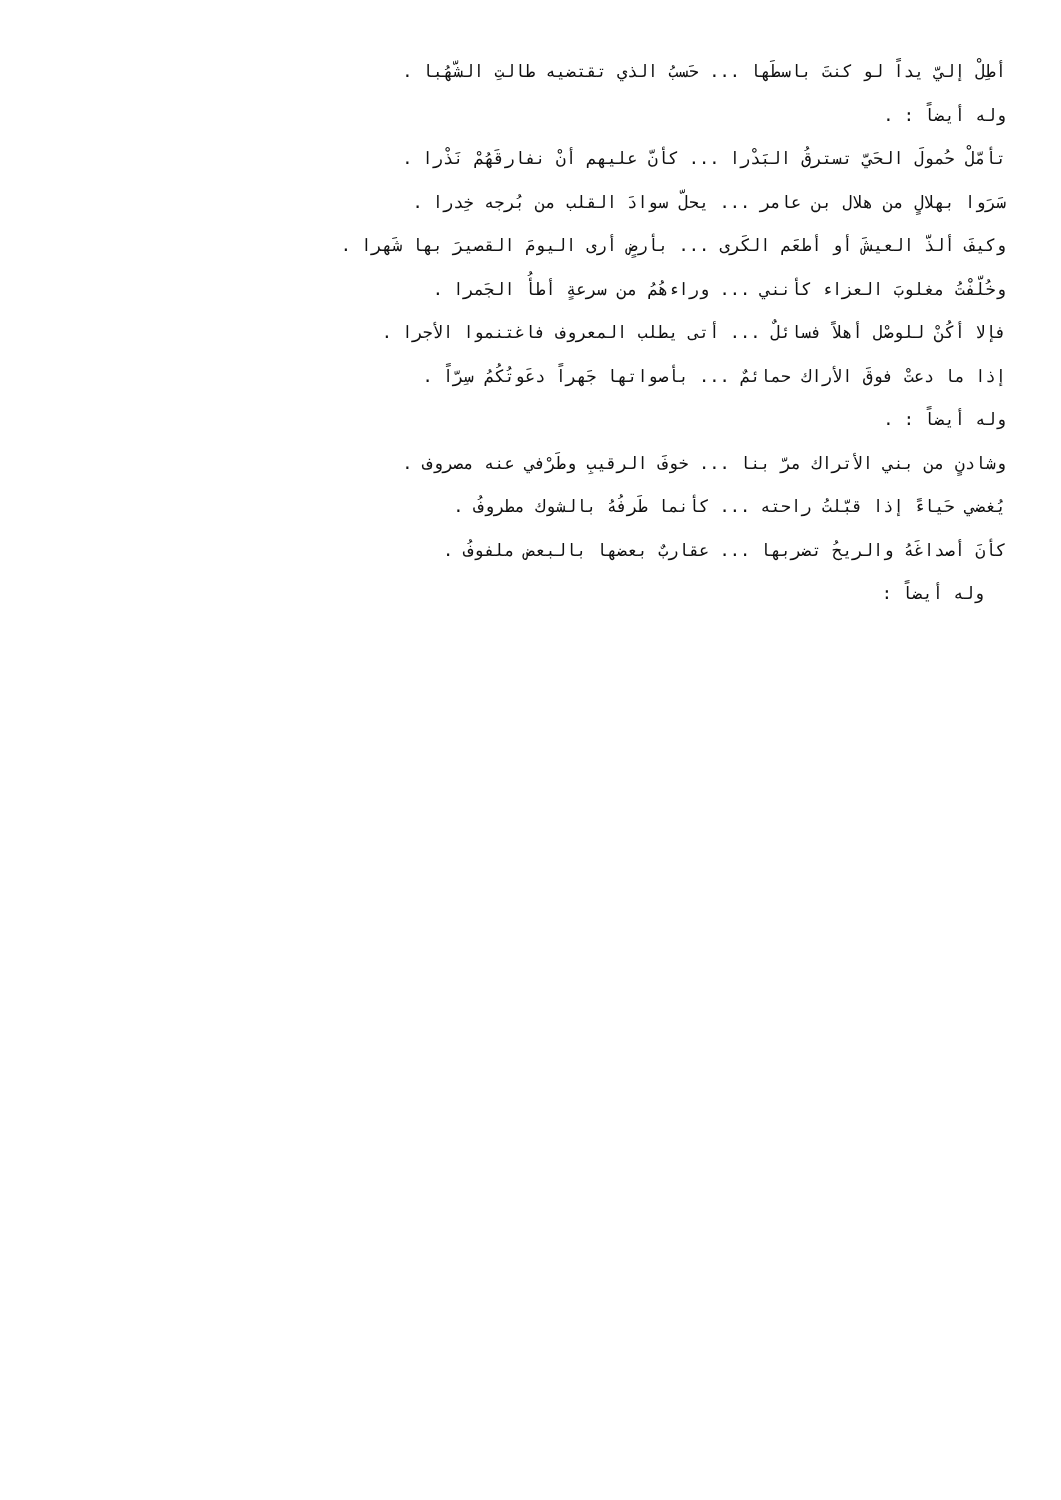أطِلْ إليّ يداً لو كنتَ باسطَها ... حَسبُ الذي تقتضيه طالتِ الشّهُبا .
وله أيضاً : .
تأمّلْ حُمولَ الحَيّ تسترقُ البَدْرا ... كأنّ عليهم أنْ نفارقَهُمْ نَذْرا .
سَرَوا بهلالٍ من هلال بن عامر ... يحلّ سوادَ القلب من بُرجه خِدرا .
وكيفَ ألذّ العيشَ أو أطعَم الكَرى ... بأرضٍ أرى اليومَ القصيرَ بها شَهرا .
وخُلّفْتُ مغلوبَ العزاء كأنني ... وراءهُمُ من سرعةٍ أطأُ الجَمرا .
فإلا أكُنْ للوصْل أهلاً فسائلٌ ... أتى يطلب المعروف فاغتنموا الأجرا .
إذا ما دعتْ فوقَ الأراك حمائمٌ ... بأصواتها جَهراً دعَوتُكُمُ سِرّاً .
وله أيضاً : .
وشادنٍ من بني الأتراك مرّ بنا ... خوفَ الرقيبِ وطَرْفي عنه مصروف .
يُغضي حَياءً إذا قبّلتُ راحته ... كأنما طَرفُهُ بالشوك مطروفُ .
كأنَ أصداغَهُ والريحُ تضربها ... عقاربٌ بعضها بالبعض ملفوفُ .
وله أيضاً :